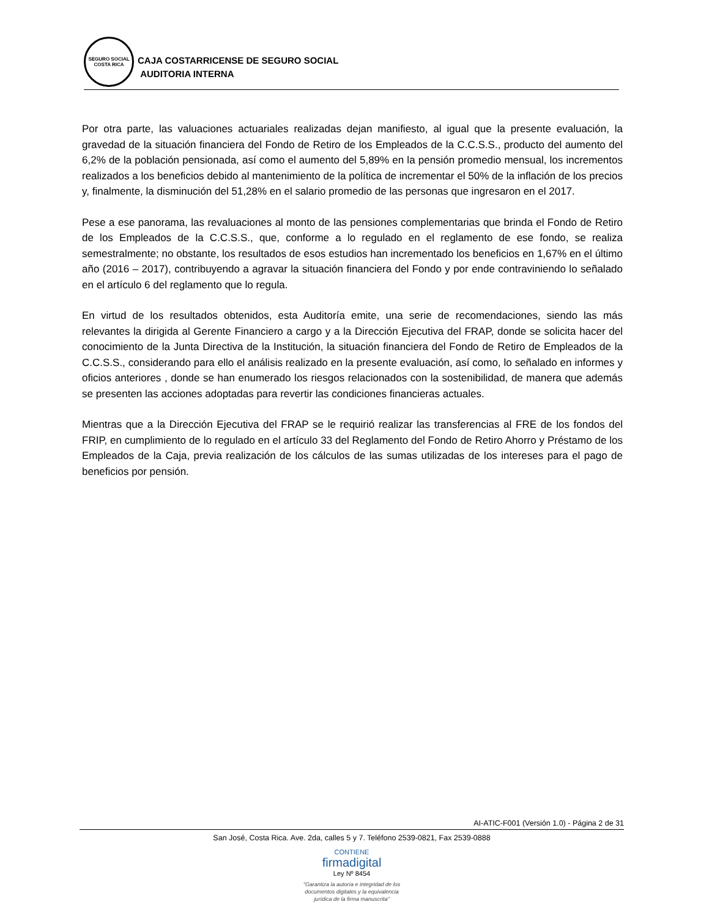SEGURO SOCIAL
COSTA RICA
CAJA COSTARRICENSE DE SEGURO SOCIAL
AUDITORIA INTERNA
Por otra parte, las valuaciones actuariales realizadas dejan manifiesto, al igual que la presente evaluación, la gravedad de la situación financiera del Fondo de Retiro de los Empleados de la C.C.S.S., producto del aumento del 6,2% de la población pensionada, así como el aumento del 5,89% en la pensión promedio mensual, los incrementos realizados a los beneficios debido al mantenimiento de la política de incrementar el 50% de la inflación de los precios y, finalmente, la disminución del 51,28% en el salario promedio de las personas que ingresaron en el 2017.
Pese a ese panorama, las revaluaciones al monto de las pensiones complementarias que brinda el Fondo de Retiro de los Empleados de la C.C.S.S., que, conforme a lo regulado en el reglamento de ese fondo, se realiza semestralmente; no obstante, los resultados de esos estudios han incrementado los beneficios en 1,67% en el último año (2016 – 2017), contribuyendo a agravar la situación financiera del Fondo y por ende contraviniendo lo señalado en el artículo 6 del reglamento que lo regula.
En virtud de los resultados obtenidos, esta Auditoría emite, una serie de recomendaciones, siendo las más relevantes la dirigida al Gerente Financiero a cargo y a la Dirección Ejecutiva del FRAP, donde se solicita hacer del conocimiento de la Junta Directiva de la Institución, la situación financiera del Fondo de Retiro de Empleados de la C.C.S.S., considerando para ello el análisis realizado en la presente evaluación, así como, lo señalado en informes y oficios anteriores , donde se han enumerado los riesgos relacionados con la sostenibilidad, de manera que además se presenten las acciones adoptadas para revertir las condiciones financieras actuales.
Mientras que a la Dirección Ejecutiva del FRAP se le requirió realizar las transferencias al FRE de los fondos del FRIP, en cumplimiento de lo regulado en el artículo 33 del Reglamento del Fondo de Retiro Ahorro y Préstamo de los Empleados de la Caja, previa realización de los cálculos de las sumas utilizadas de los intereses para el pago de beneficios por pensión.
AI-ATIC-F001 (Versión 1.0) - Página 2 de 31
San José, Costa Rica. Ave. 2da, calles 5 y 7. Teléfono 2539-0821, Fax 2539-0888
CONTIENE
firmadigital
Ley Nº 8454
"Garantiza la autoría e integridad de los
documentos digitales y la equivalencia
jurídica de la firma manuscrita"